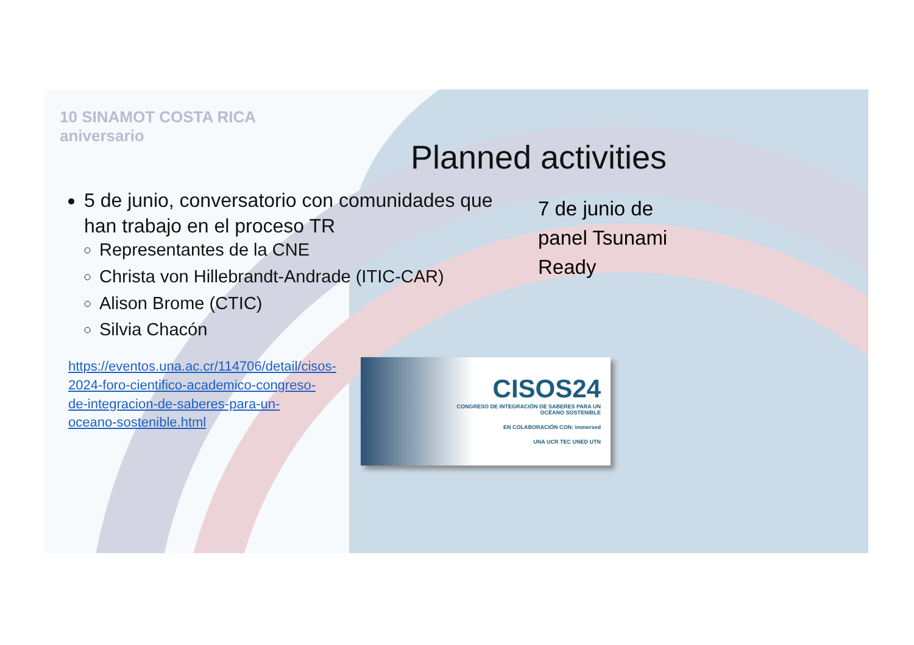10 SINAMOT COSTA RICA
aniversario
Planned activities
5 de junio, conversatorio con comunidades que han trabajo en el proceso TR
Representantes de la CNE
Christa von Hillebrandt-Andrade (ITIC-CAR)
Alison Brome (CTIC)
Silvia Chacón
7 de junio de panel Tsunami Ready
https://eventos.una.ac.cr/114706/detail/cisos-2024-foro-cientifico-academico-congreso-de-integracion-de-saberes-para-un-oceano-sostenible.html
CISOS24
CONGRESO DE INTEGRACIÓN DE SABERES PARA UN
OCÉANO SOSTENIBLE
EN COLABORACIÓN CON: immersed
UNA UCR TEC UNED UTN